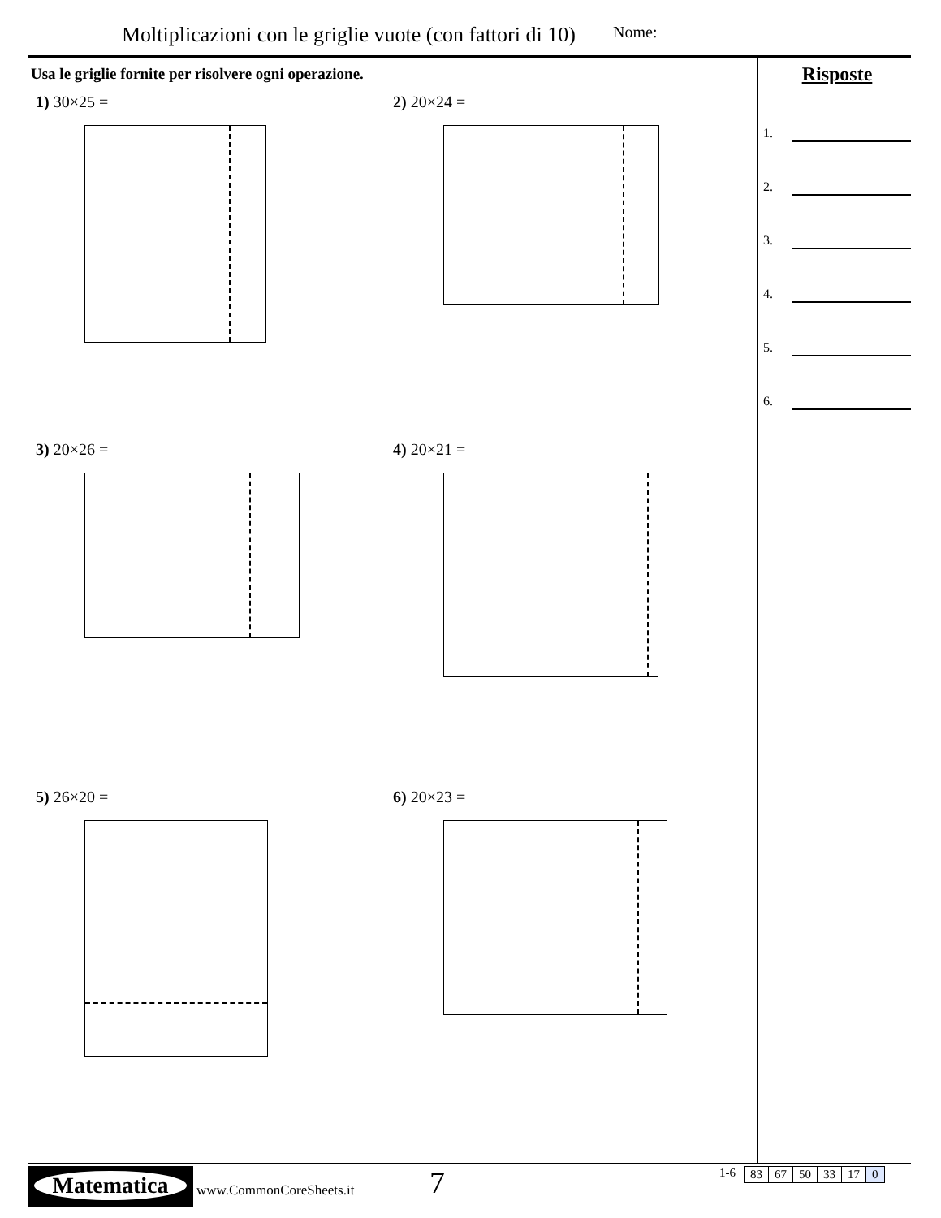Moltiplicazioni con le griglie vuote (con fattori di 10)
Nome:
Usa le griglie fornite per risolvere ogni operazione.
1) 30×25 =
2) 20×24 =
3) 20×26 =
4) 20×21 =
5) 26×20 =
6) 20×23 =
Risposte
1.
2.
3.
4.
5.
6.
Matematica
www.CommonCoreSheets.it 7
1-6
| 83 | 67 | 50 | 33 | 17 | 0 |